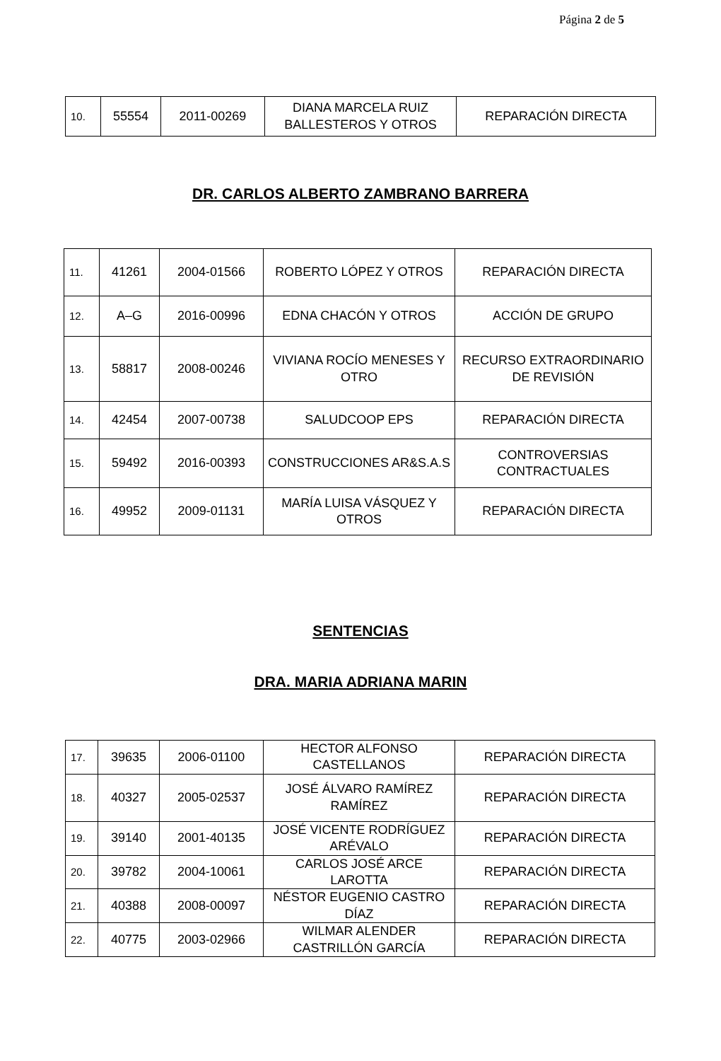Página 2 de 5
| 10. | 55554 | 2011-00269 | DIANA MARCELA RUIZ BALLESTEROS Y OTROS | REPARACIÓN DIRECTA |
DR. CARLOS ALBERTO ZAMBRANO BARRERA
| 11. | 41261 | 2004-01566 | ROBERTO LÓPEZ Y OTROS | REPARACIÓN DIRECTA |
| 12. | A–G | 2016-00996 | EDNA CHACÓN Y OTROS | ACCIÓN DE GRUPO |
| 13. | 58817 | 2008-00246 | VIVIANA ROCÍO MENESES Y OTRO | RECURSO EXTRAORDINARIO DE REVISIÓN |
| 14. | 42454 | 2007-00738 | SALUDCOOP EPS | REPARACIÓN DIRECTA |
| 15. | 59492 | 2016-00393 | CONSTRUCCIONES AR&S.A.S | CONTROVERSIAS CONTRACTUALES |
| 16. | 49952 | 2009-01131 | MARÍA LUISA VÁSQUEZ Y OTROS | REPARACIÓN DIRECTA |
SENTENCIAS
DRA. MARIA ADRIANA MARIN
| 17. | 39635 | 2006-01100 | HECTOR ALFONSO CASTELLANOS | REPARACIÓN DIRECTA |
| 18. | 40327 | 2005-02537 | JOSÉ ÁLVARO RAMÍREZ RAMÍREZ | REPARACIÓN DIRECTA |
| 19. | 39140 | 2001-40135 | JOSÉ VICENTE RODRÍGUEZ ARÉVALO | REPARACIÓN DIRECTA |
| 20. | 39782 | 2004-10061 | CARLOS JOSÉ ARCE LAROTTA | REPARACIÓN DIRECTA |
| 21. | 40388 | 2008-00097 | NÉSTOR EUGENIO CASTRO DÍAZ | REPARACIÓN DIRECTA |
| 22. | 40775 | 2003-02966 | WILMAR ALENDER CASTRILLÓN GARCÍA | REPARACIÓN DIRECTA |